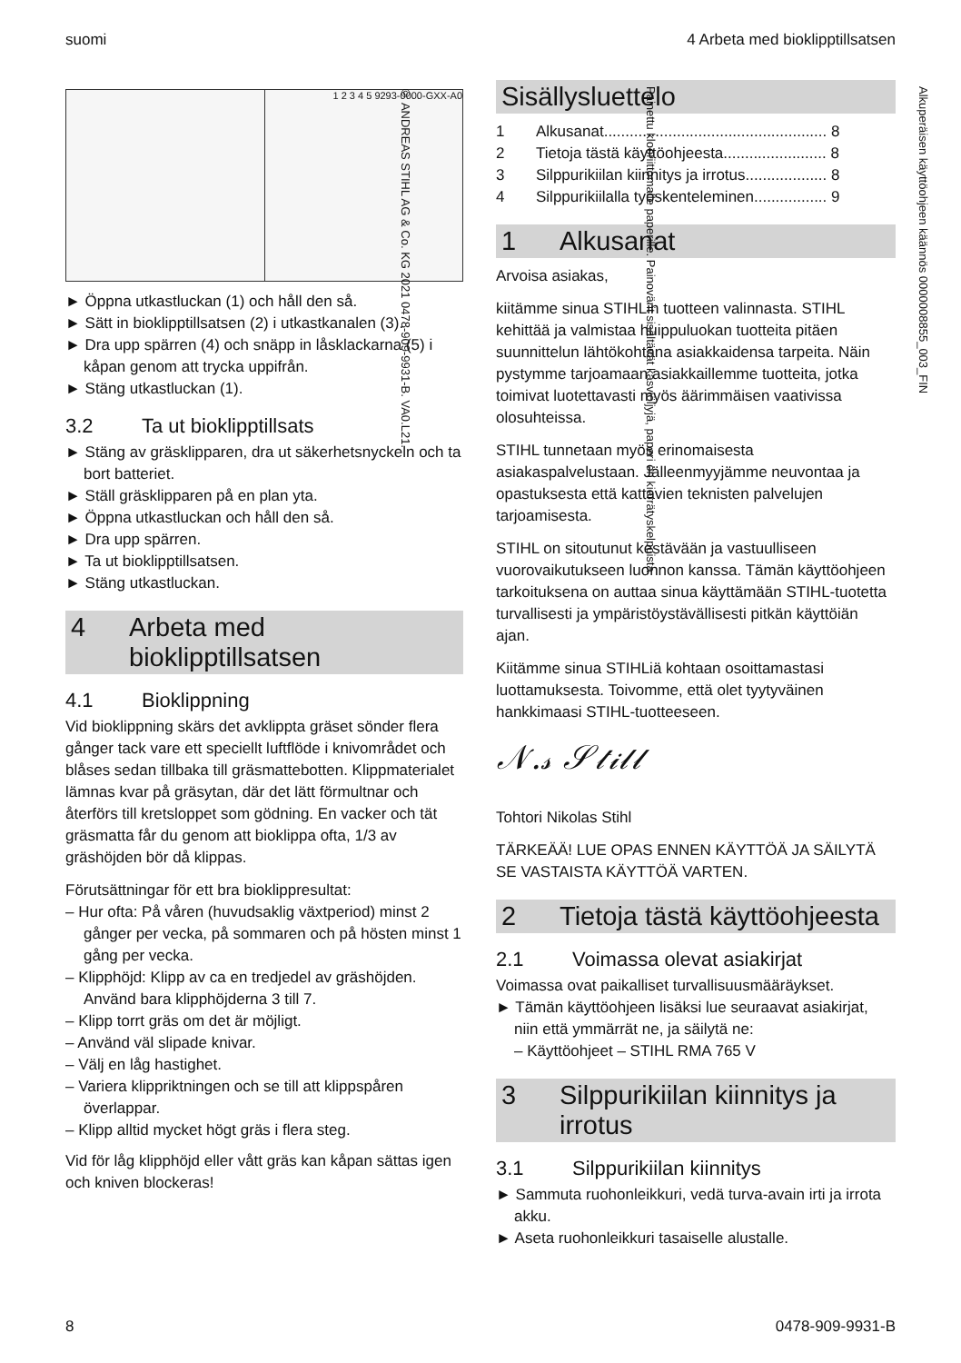suomi 4 Arbeta med bioklipptillsatsen
1 2 3 4 5 9293-0000-GXX-A0
► Öppna utkastluckan (1) och håll den så.
► Sätt in bioklipptillsatsen (2) i utkastkanalen (3).
► Dra upp spärren (4) och snäpp in låsklackarna (5) i kåpan genom att trycka uppifrån.
► Stäng utkastluckan (1).
3.2 Ta ut bioklipptillsats
► Stäng av gräsklipparen, dra ut säkerhetsnyckeln och ta bort batteriet.
► Ställ gräsklipparen på en plan yta.
► Öppna utkastluckan och håll den så.
► Dra upp spärren.
► Ta ut bioklipptillsatsen.
► Stäng utkastluckan.
4 Arbeta med bioklipptillsatsen
4.1 Bioklippning
Vid bioklippning skärs det avklippta gräset sönder flera gånger tack vare ett speciellt luftflöde i knivområdet och blåses sedan tillbaka till gräsmattebotten. Klippmaterialet lämnas kvar på gräsytan, där det lätt förmultnar och återförs till kretsloppet som gödning. En vacker och tät gräsmatta får du genom att bioklippa ofta, 1/3 av gräshöjden bör då klippas.
Förutsättningar för ett bra bioklippresultat:
– Hur ofta: På våren (huvudsaklig växtperiod) minst 2 gånger per vecka, på sommaren och på hösten minst 1 gång per vecka.
– Klipphöjd: Klipp av ca en tredjedel av gräshöjden. Använd bara klipphöjderna 3 till 7.
– Klipp torrt gräs om det är möjligt.
– Använd väl slipade knivar.
– Välj en låg hastighet.
– Variera klippriktningen och se till att klippspåren överlappar.
– Klipp alltid mycket högt gräs i flera steg.
Vid för låg klipphöjd eller vått gräs kan kåpan sättas igen och kniven blockeras!
Sisällysluettelo
1 Alkusanat.................................................... 8
2 Tietoja tästä käyttöohjeesta........................ 8
3 Silppurikiilan kiinnitys ja irrotus................... 8
4 Silppurikiilalla työskenteleminen................. 9
1 Alkusanat
Arvoisa asiakas,
kiitämme sinua STIHLin tuotteen valinnasta. STIHL kehittää ja valmistaa huippuluokan tuotteita pitäen suunnittelun lähtökohtana asiakkaidensa tarpeita. Näin pystymme tarjoamaan asiakkaillemme tuotteita, jotka toimivat luotettavasti myös äärimmäisen vaativissa olosuhteissa.
STIHL tunnetaan myös erinomaisesta asiakaspalvelustaan. Jälleenmyyjämme neuvontaa ja opastuksesta että kattavien teknisten palvelujen tarjoamisesta.
STIHL on sitoutunut kestävään ja vastuulliseen vuorovaikutukseen luonnon kanssa. Tämän käyttöohjeen tarkoituksena on auttaa sinua käyttämään STIHL-tuotetta turvallisesti ja ympäristöystävällisesti pitkän käyttöiän ajan.
Kiitämme sinua STIHLiä kohtaan osoittamastasi luottamuksesta. Toivomme, että olet tyytyväinen hankkimaasi STIHL-tuotteeseen.
𝒩.𝓈 𝒮𝓉𝒾𝓁𝓁
Tohtori Nikolas Stihl
TÄRKEÄÄ! LUE OPAS ENNEN KÄYTTÖÄ JA SÄILYTÄ SE VASTAISTA KÄYTTÖÄ VARTEN.
2 Tietoja tästä käyttöohjeesta
2.1 Voimassa olevat asiakirjat
Voimassa ovat paikalliset turvallisuusmääräykset.
► Tämän käyttöohjeen lisäksi lue seuraavat asiakirjat, niin että ymmärrät ne, ja säilytä ne:
– Käyttöohjeet – STIHL RMA 765 V
3 Silppurikiilan kiinnitys ja irrotus
3.1 Silppurikiilan kiinnitys
► Sammuta ruohonleikkuri, vedä turva-avain irti ja irrota akku.
► Aseta ruohonleikkuri tasaiselle alustalle.
Alkuperäisen käyttöohjeen käännös 0000008855_003_FIN
Painettu klooriittomalle paperille. Painovärit sisältävät kasviöljyjä, paperi on kierrätyskelpoista.
© ANDREAS STIHL AG & Co. KG 2021 0478-909-9931-B. VA0.L21.
8 0478-909-9931-B